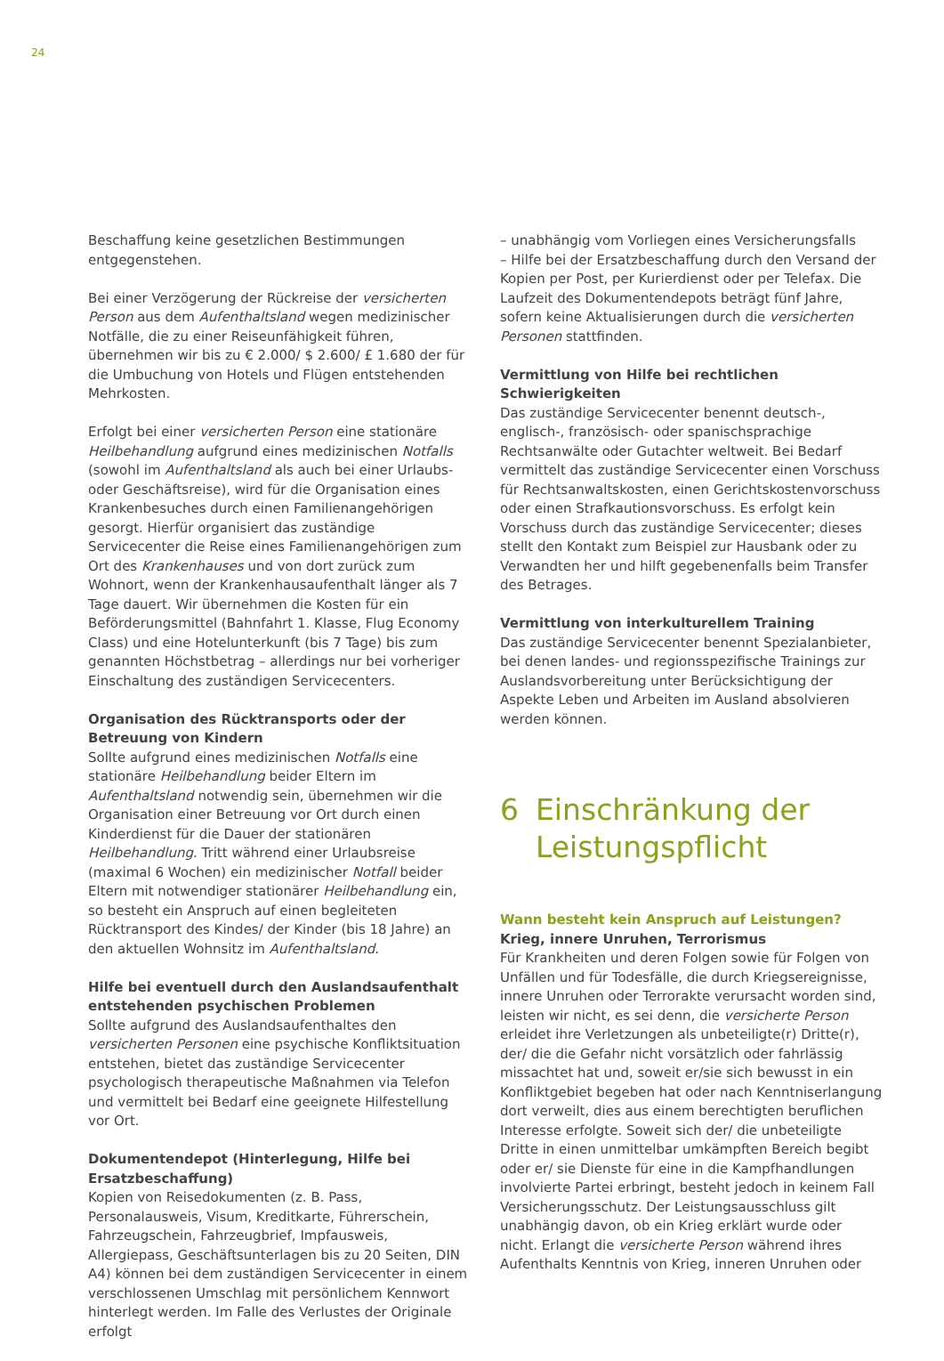24
Beschaffung keine gesetzlichen Bestimmungen entgegenstehen.
Bei einer Verzögerung der Rückreise der versicherten Person aus dem Aufenthaltsland wegen medizinischer Notfälle, die zu einer Reiseunfähigkeit führen, übernehmen wir bis zu € 2.000/ $ 2.600/ £ 1.680 der für die Umbuchung von Hotels und Flügen entstehenden Mehrkosten.
Erfolgt bei einer versicherten Person eine stationäre Heilbehandlung aufgrund eines medizinischen Notfalls (sowohl im Aufenthaltsland als auch bei einer Urlaubs- oder Geschäftsreise), wird für die Organisation eines Krankenbesuches durch einen Familienangehörigen gesorgt. Hierfür organisiert das zuständige Servicecenter die Reise eines Familienangehörigen zum Ort des Krankenhauses und von dort zurück zum Wohnort, wenn der Krankenhausaufenthalt länger als 7 Tage dauert. Wir übernehmen die Kosten für ein Beförderungsmittel (Bahnfahrt 1. Klasse, Flug Economy Class) und eine Hotelunterkunft (bis 7 Tage) bis zum genannten Höchstbetrag – allerdings nur bei vorheriger Einschaltung des zuständigen Servicecenters.
Organisation des Rücktransports oder der Betreuung von Kindern
Sollte aufgrund eines medizinischen Notfalls eine stationäre Heilbehandlung beider Eltern im Aufenthaltsland notwendig sein, übernehmen wir die Organisation einer Betreuung vor Ort durch einen Kinderdienst für die Dauer der stationären Heilbehandlung. Tritt während einer Urlaubsreise (maximal 6 Wochen) ein medizinischer Notfall beider Eltern mit notwendiger stationärer Heilbehandlung ein, so besteht ein Anspruch auf einen begleiteten Rücktransport des Kindes/ der Kinder (bis 18 Jahre) an den aktuellen Wohnsitz im Aufenthaltsland.
Hilfe bei eventuell durch den Auslandsaufenthalt entstehenden psychischen Problemen
Sollte aufgrund des Auslandsaufenthaltes den versicherten Personen eine psychische Konfliktsituation entstehen, bietet das zuständige Servicecenter psychologisch therapeutische Maßnahmen via Telefon und vermittelt bei Bedarf eine geeignete Hilfestellung vor Ort.
Dokumentendepot (Hinterlegung, Hilfe bei Ersatzbeschaffung)
Kopien von Reisedokumenten (z. B. Pass, Personalausweis, Visum, Kreditkarte, Führerschein, Fahrzeugschein, Fahrzeugbrief, Impfausweis, Allergiepass, Geschäftsunterlagen bis zu 20 Seiten, DIN A4) können bei dem zuständigen Servicecenter in einem verschlossenen Umschlag mit persönlichem Kennwort hinterlegt werden. Im Falle des Verlustes der Originale erfolgt
– unabhängig vom Vorliegen eines Versicherungsfalls
– Hilfe bei der Ersatzbeschaffung durch den Versand der Kopien per Post, per Kurierdienst oder per Telefax. Die Laufzeit des Dokumentendepots beträgt fünf Jahre, sofern keine Aktualisierungen durch die versicherten Personen stattfinden.
Vermittlung von Hilfe bei rechtlichen Schwierigkeiten
Das zuständige Servicecenter benennt deutsch-, englisch-, französisch- oder spanischsprachige Rechtsanwälte oder Gutachter weltweit. Bei Bedarf vermittelt das zuständige Servicecenter einen Vorschuss für Rechtsanwaltskosten, einen Gerichtskostenvorschuss oder einen Strafkautionsvorschuss. Es erfolgt kein Vorschuss durch das zuständige Servicecenter; dieses stellt den Kontakt zum Beispiel zur Hausbank oder zu Verwandten her und hilft gegebenenfalls beim Transfer des Betrages.
Vermittlung von interkulturellem Training
Das zuständige Servicecenter benennt Spezialanbieter, bei denen landes- und regionsspezifische Trainings zur Auslandsvorbereitung unter Berücksichtigung der Aspekte Leben und Arbeiten im Ausland absolvieren werden können.
6 Einschränkung der
Leistungspflicht
Wann besteht kein Anspruch auf Leistungen?
Krieg, innere Unruhen, Terrorismus
Für Krankheiten und deren Folgen sowie für Folgen von Unfällen und für Todesfälle, die durch Kriegsereignisse, innere Unruhen oder Terrorakte verursacht worden sind, leisten wir nicht, es sei denn, die versicherte Person erleidet ihre Verletzungen als unbeteiligte(r) Dritte(r), der/ die die Gefahr nicht vorsätzlich oder fahrlässig missachtet hat und, soweit er/sie sich bewusst in ein Konfliktgebiet begeben hat oder nach Kenntniserlangung dort verweilt, dies aus einem berechtigten beruflichen Interesse erfolgte. Soweit sich der/ die unbeteiligte Dritte in einen unmittelbar umkämpften Bereich begibt oder er/ sie Dienste für eine in die Kampfhandlungen involvierte Partei erbringt, besteht jedoch in keinem Fall Versicherungsschutz. Der Leistungsausschluss gilt unabhängig davon, ob ein Krieg erklärt wurde oder nicht. Erlangt die versicherte Person während ihres Aufenthalts Kenntnis von Krieg, inneren Unruhen oder